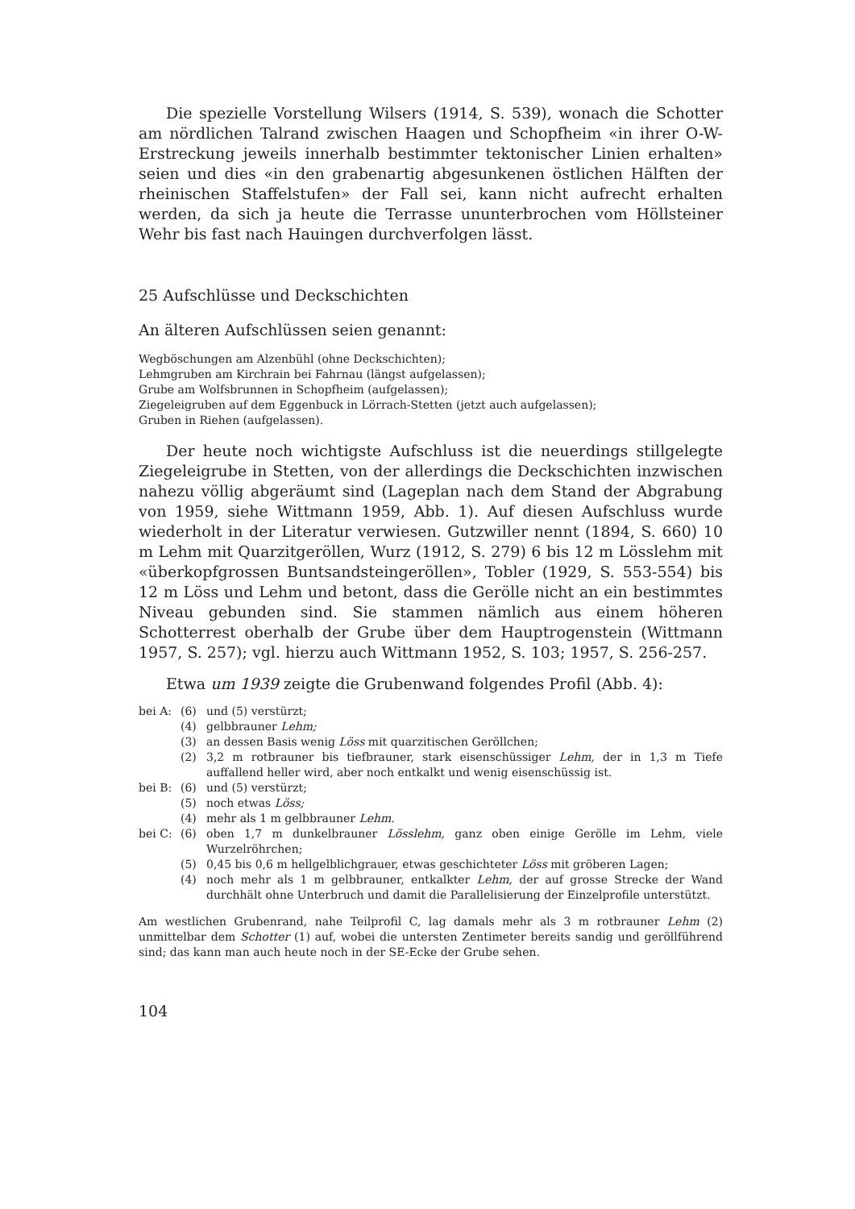Die spezielle Vorstellung Wilsers (1914, S. 539), wonach die Schotter am nördlichen Talrand zwischen Haagen und Schopfheim «in ihrer O-W-Erstreckung jeweils innerhalb bestimmter tektonischer Linien erhalten» seien und dies «in den grabenartig abgesunkenen östlichen Hälften der rheinischen Staffelstufen» der Fall sei, kann nicht aufrecht erhalten werden, da sich ja heute die Terrasse ununterbrochen vom Höllsteiner Wehr bis fast nach Hauingen durchverfolgen lässt.
25 Aufschlüsse und Deckschichten
An älteren Aufschlüssen seien genannt:
Wegböschungen am Alzenbühl (ohne Deckschichten);
Lehmgruben am Kirchrain bei Fahrnau (längst aufgelassen);
Grube am Wolfsbrunnen in Schopfheim (aufgelassen);
Ziegeleigruben auf dem Eggenbuck in Lörrach-Stetten (jetzt auch aufgelassen);
Gruben in Riehen (aufgelassen).
Der heute noch wichtigste Aufschluss ist die neuerdings stillgelegte Ziegeleigrube in Stetten, von der allerdings die Deckschichten inzwischen nahezu völlig abgeräumt sind (Lageplan nach dem Stand der Abgrabung von 1959, siehe Wittmann 1959, Abb. 1). Auf diesen Aufschluss wurde wiederholt in der Literatur verwiesen. Gutzwiller nennt (1894, S. 660) 10 m Lehm mit Quarzitgeröllen, Wurz (1912, S. 279) 6 bis 12 m Lösslehm mit «überkopfgrossen Buntsandsteingeröllen», Tobler (1929, S. 553-554) bis 12 m Löss und Lehm und betont, dass die Gerölle nicht an ein bestimmtes Niveau gebunden sind. Sie stammen nämlich aus einem höheren Schotterrest oberhalb der Grube über dem Hauptrogenstein (Wittmann 1957, S. 257); vgl. hierzu auch Wittmann 1952, S. 103; 1957, S. 256-257.
Etwa um 1939 zeigte die Grubenwand folgendes Profil (Abb. 4):
| bei A: | (6) | und (5) verstürzt; |
| | (4) | gelbbrauner Lehm; |
| | (3) | an dessen Basis wenig Löss mit quarzitischen Geröllchen; |
| | (2) | 3,2 m rotbrauner bis tiefbrauner, stark eisenschüssiger Lehm, der in 1,3 m Tiefe auffallend heller wird, aber noch entkalkt und wenig eisenschüssig ist. |
| bei B: | (6) | und (5) verstürzt; |
| | (5) | noch etwas Löss; |
| | (4) | mehr als 1 m gelbbrauner Lehm. |
| bei C: | (6) | oben 1,7 m dunkelbrauner Lösslehm, ganz oben einige Gerölle im Lehm, viele Wurzelröhrchen; |
| | (5) | 0,45 bis 0,6 m hellgelblichgrauer, etwas geschichteter Löss mit gröberen Lagen; |
| | (4) | noch mehr als 1 m gelbbrauner, entkalkter Lehm, der auf grosse Strecke der Wand durchhält ohne Unterbruch und damit die Parallelisierung der Einzelprofile unterstützt. |
Am westlichen Grubenrand, nahe Teilprofil C, lag damals mehr als 3 m rotbrauner Lehm (2) unmittelbar dem Schotter (1) auf, wobei die untersten Zentimeter bereits sandig und geröllführend sind; das kann man auch heute noch in der SE-Ecke der Grube sehen.
104